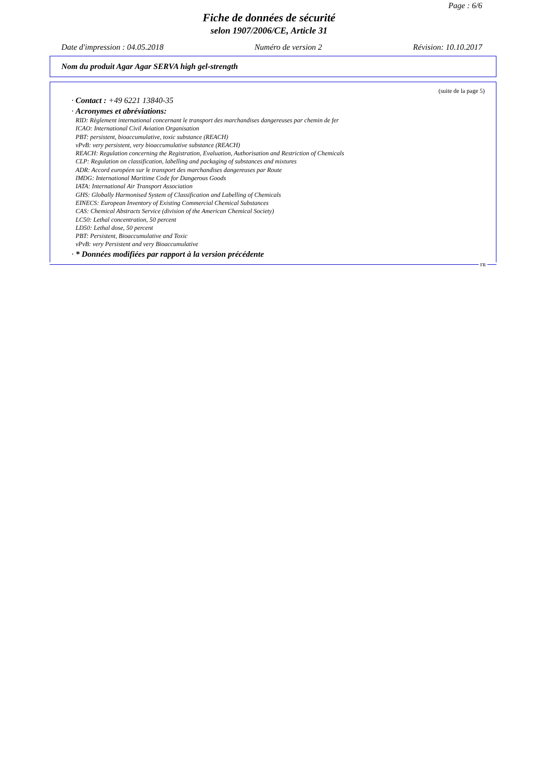Page : 6/6
Fiche de données de sécurité
selon 1907/2006/CE, Article 31
Date d'impression : 04.05.2018 Numéro de version 2 Révision: 10.10.2017
Nom du produit Agar Agar SERVA high gel-strength
(suite de la page 5)
· Contact : +49 6221 13840-35
· Acronymes et abréviations:
RID: Règlement international concernant le transport des marchandises dangereuses par chemin de fer
ICAO: International Civil Aviation Organisation
PBT: persistent, bioaccumulative, toxic substance (REACH)
vPvB: very persistent, very bioaccumulative substance (REACH)
REACH: Regulation concerning the Registration, Evaluation, Authorisation and Restriction of Chemicals
CLP: Regulation on classification, labelling and packaging of substances and mixtures
ADR: Accord européen sur le transport des marchandises dangereuses par Route
IMDG: International Maritime Code for Dangerous Goods
IATA: International Air Transport Association
GHS: Globally Harmonised System of Classification and Labelling of Chemicals
EINECS: European Inventory of Existing Commercial Chemical Substances
CAS: Chemical Abstracts Service (division of the American Chemical Society)
LC50: Lethal concentration, 50 percent
LD50: Lethal dose, 50 percent
PBT: Persistent, Bioaccumulative and Toxic
vPvB: very Persistent and very Bioaccumulative
· * Données modifiées par rapport à la version précédente
FR